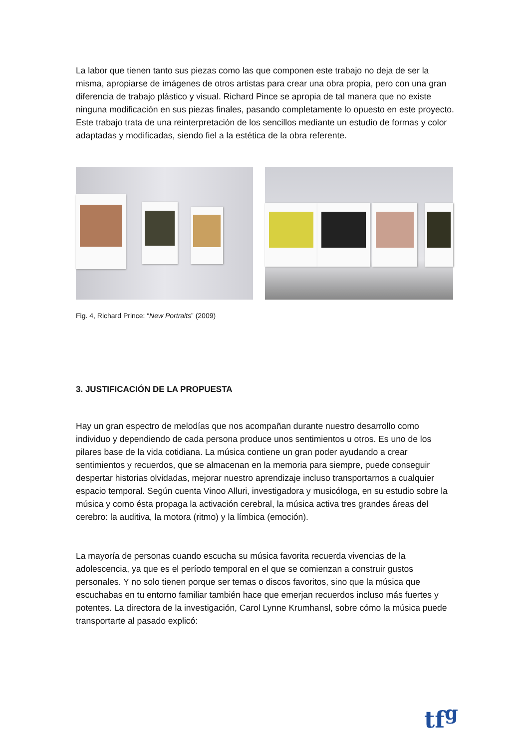La labor que tienen tanto sus piezas como las que componen este trabajo no deja de ser la misma, apropiarse de imágenes de otros artistas para crear una obra propia, pero con una gran diferencia de trabajo plástico y visual. Richard Pince se apropia de tal manera que no existe ninguna modificación en sus piezas finales, pasando completamente lo opuesto en este proyecto. Este trabajo trata de una reinterpretación de los sencillos mediante un estudio de formas y color adaptadas y modificadas, siendo fiel a la estética de la obra referente.
Fig. 4, Richard Prince: “New Portraits” (2009)
3. JUSTIFICACIÓN DE LA PROPUESTA
Hay un gran espectro de melodías que nos acompañan durante nuestro desarrollo como individuo y dependiendo de cada persona produce unos sentimientos u otros. Es uno de los pilares base de la vida cotidiana. La música contiene un gran poder ayudando a crear sentimientos y recuerdos, que se almacenan en la memoria para siempre, puede conseguir despertar historias olvidadas, mejorar nuestro aprendizaje incluso transportarnos a cualquier espacio temporal. Según cuenta Vinoo Alluri, investigadora y musicóloga, en su estudio sobre la música y como ésta propaga la activación cerebral, la música activa tres grandes áreas del cerebro: la auditiva, la motora (ritmo) y la límbica (emoción).
La mayoría de personas cuando escucha su música favorita recuerda vivencias de la adolescencia, ya que es el período temporal en el que se comienzan a construir gustos personales. Y no solo tienen porque ser temas o discos favoritos, sino que la música que escuchabas en tu entorno familiar también hace que emerjan recuerdos incluso más fuertes y potentes. La directora de la investigación, Carol Lynne Krumhansl, sobre cómo la música puede transportarte al pasado explicó:
tf<sup>g</sup>